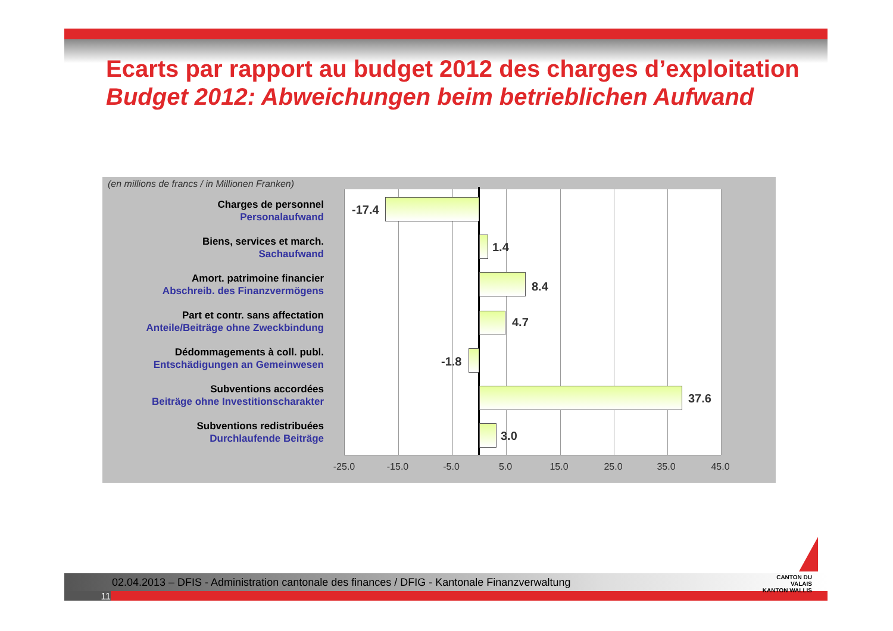Ecarts par rapport au budget 2012 des charges d’exploitation
Budget 2012: Abweichungen beim betrieblichen Aufwand
(en millions de francs / in Millionen Franken)
Charges de personnel
Personalaufwand
Biens, services et march.
Sachaufwand
Amort. patrimoine financier
Abschreib. des Finanzvermögens
Part et contr. sans affectation
Anteile/Beiträge ohne Zweckbindung
Dédommagements à coll. publ.
Entschädigungen an Gemeinwesen
Subventions accordées
Beiträge ohne Investitionscharakter
Subventions redistribuées
Durchlaufende Beiträge
-17.4
1.4
8.4
4.7
-1.8
37.6
3.0
-25.0 -15.0 -5.0 5.0 15.0 25.0 35.0 45.0
02.04.2013 – DFIS - Administration cantonale des finances / DFIG - Kantonale Finanzverwaltung
11
CANTON DU VALAIS
KANTON WALLIS